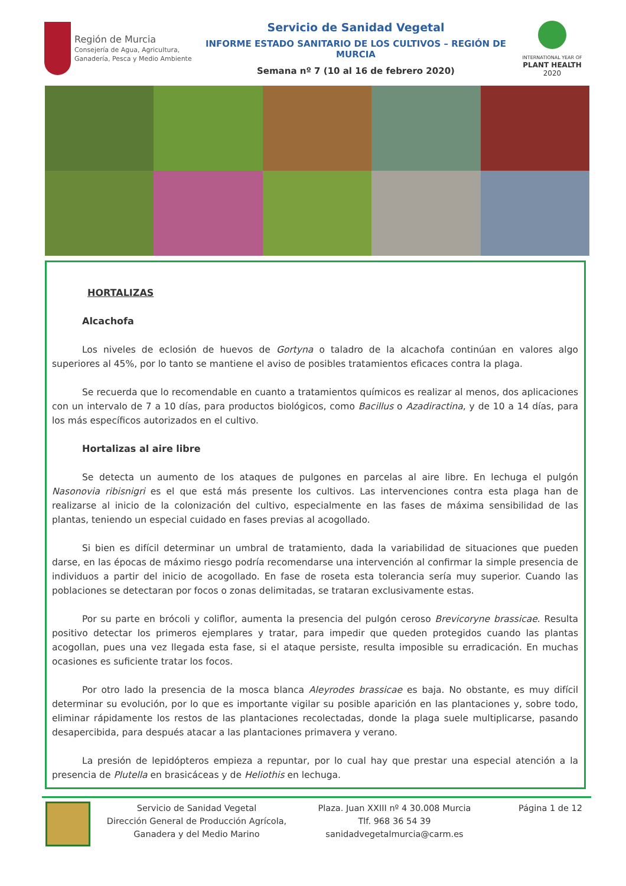Región de Murcia
Consejería de Agua, Agricultura,
Ganadería, Pesca y Medio Ambiente
Servicio de Sanidad Vegetal
INFORME ESTADO SANITARIO DE LOS CULTIVOS – REGIÓN DE MURCIA
Semana nº 7 (10 al 16 de febrero 2020)
INTERNATIONAL YEAR OF
PLANT HEALTH
2020
HORTALIZAS
Alcachofa
Los niveles de eclosión de huevos de Gortyna o taladro de la alcachofa continúan en valores algo superiores al 45%, por lo tanto se mantiene el aviso de posibles tratamientos eficaces contra la plaga.
Se recuerda que lo recomendable en cuanto a tratamientos químicos es realizar al menos, dos aplicaciones con un intervalo de 7 a 10 días, para productos biológicos, como Bacillus o Azadiractina, y de 10 a 14 días, para los más específicos autorizados en el cultivo.
Hortalizas al aire libre
Se detecta un aumento de los ataques de pulgones en parcelas al aire libre. En lechuga el pulgón Nasonovia ribisnigri es el que está más presente los cultivos. Las intervenciones contra esta plaga han de realizarse al inicio de la colonización del cultivo, especialmente en las fases de máxima sensibilidad de las plantas, teniendo un especial cuidado en fases previas al acogollado.
Si bien es difícil determinar un umbral de tratamiento, dada la variabilidad de situaciones que pueden darse, en las épocas de máximo riesgo podría recomendarse una intervención al confirmar la simple presencia de individuos a partir del inicio de acogollado. En fase de roseta esta tolerancia sería muy superior. Cuando las poblaciones se detectaran por focos o zonas delimitadas, se trataran exclusivamente estas.
Por su parte en brócoli y coliflor, aumenta la presencia del pulgón ceroso Brevicoryne brassicae. Resulta positivo detectar los primeros ejemplares y tratar, para impedir que queden protegidos cuando las plantas acogollan, pues una vez llegada esta fase, si el ataque persiste, resulta imposible su erradicación. En muchas ocasiones es suficiente tratar los focos.
Por otro lado la presencia de la mosca blanca Aleyrodes brassicae es baja. No obstante, es muy difícil determinar su evolución, por lo que es importante vigilar su posible aparición en las plantaciones y, sobre todo, eliminar rápidamente los restos de las plantaciones recolectadas, donde la plaga suele multiplicarse, pasando desapercibida, para después atacar a las plantaciones primavera y verano.
La presión de lepidópteros empieza a repuntar, por lo cual hay que prestar una especial atención a la presencia de Plutella en brasicáceas y de Heliothis en lechuga.
Servicio de Sanidad Vegetal
Dirección General de Producción Agrícola, Ganadera y del Medio Marino
Plaza. Juan XXIII nº 4 30.008 Murcia
Tlf. 968 36 54 39
sanidadvegetalmurcia@carm.es
Página 1 de 12